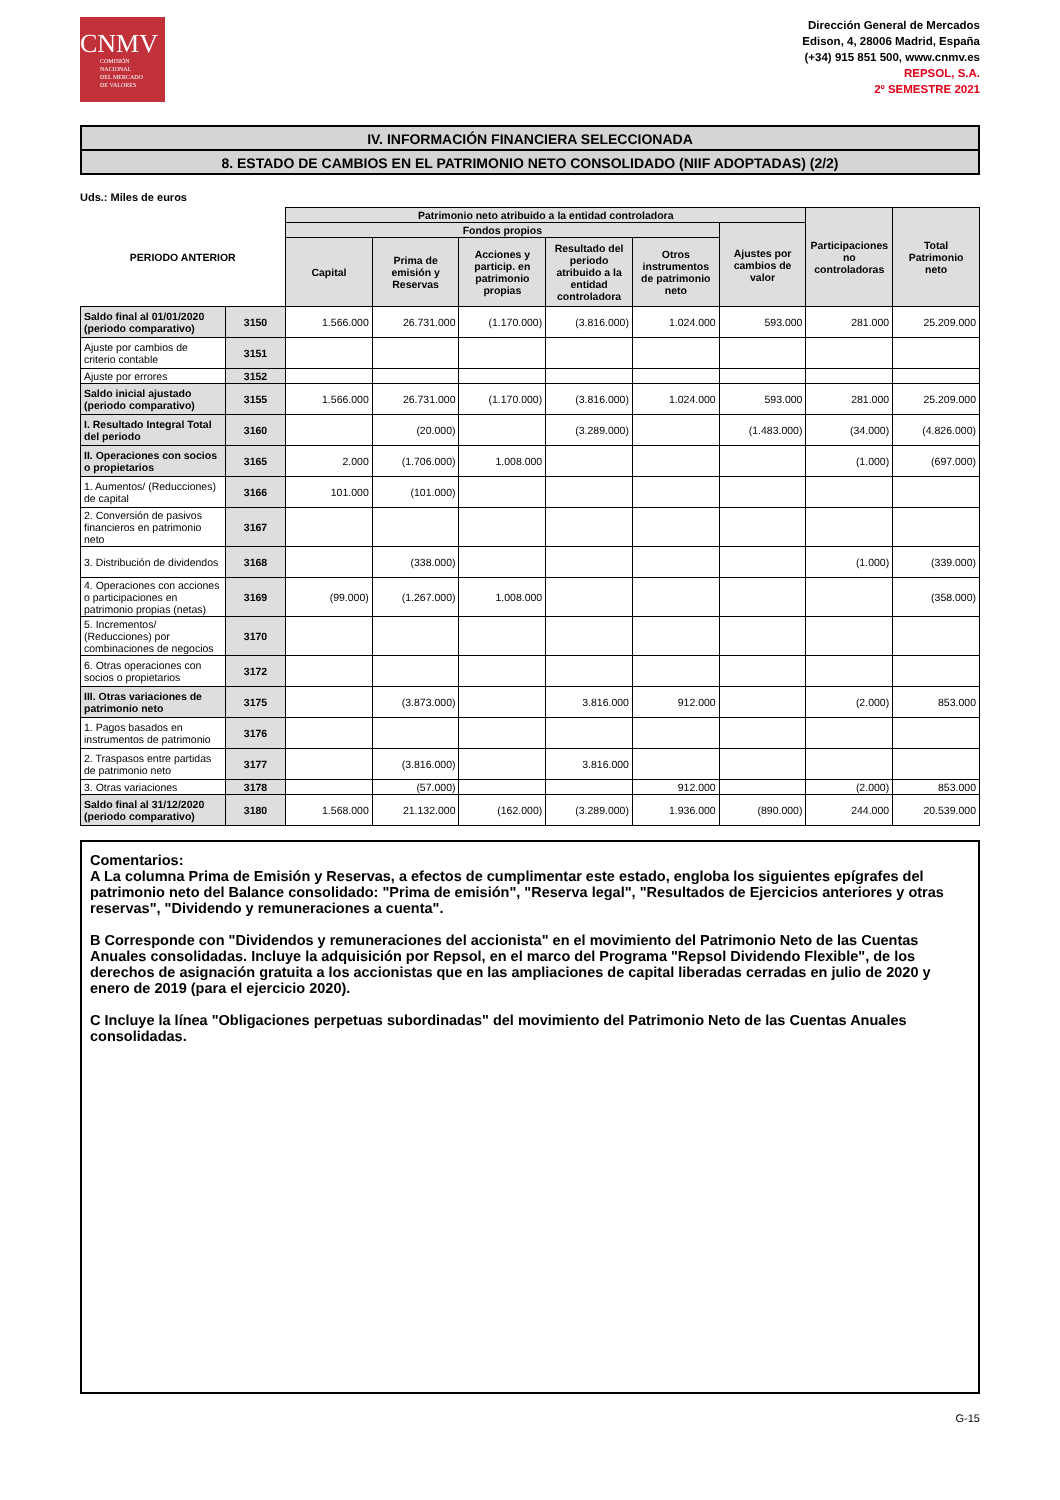CNMV
COMISIÓN
NACIONAL
DEL MERCADO
DE VALORES
Dirección General de Mercados
Edison, 4, 28006 Madrid, España
(+34) 915 851 500, www.cnmv.es
REPSOL, S.A.
2º SEMESTRE 2021
IV. INFORMACIÓN FINANCIERA SELECCIONADA
8. ESTADO DE CAMBIOS EN EL PATRIMONIO NETO CONSOLIDADO (NIIF ADOPTADAS) (2/2)
Uds.: Miles de euros
| PERIODO ANTERIOR | | Patrimonio neto atribuido a la entidad controladora | | | | | | Participaciones no controladoras | Total Patrimonio neto |
| --- | --- | --- | --- | --- | --- | --- | --- | --- | --- |
| | | Fondos propios | | | | | Ajustes por cambios de valor | | |
| | | Capital | Prima de emisión y Reservas | Acciones y particip. en patrimonio propias | Resultado del periodo atribuido a la entidad controladora | Otros instrumentos de patrimonio neto | | | |
| Saldo final al 01/01/2020 (periodo comparativo) | 3150 | 1.566.000 | 26.731.000 | (1.170.000) | (3.816.000) | 1.024.000 | 593.000 | 281.000 | 25.209.000 |
| Ajuste por cambios de criterio contable | 3151 | | | | | | | | |
| Ajuste por errores | 3152 | | | | | | | | |
| Saldo inicial ajustado (periodo comparativo) | 3155 | 1.566.000 | 26.731.000 | (1.170.000) | (3.816.000) | 1.024.000 | 593.000 | 281.000 | 25.209.000 |
| I. Resultado Integral Total del periodo | 3160 | | (20.000) | | (3.289.000) | | (1.483.000) | (34.000) | (4.826.000) |
| II. Operaciones con socios o propietarios | 3165 | 2.000 | (1.706.000) | 1.008.000 | | | | (1.000) | (697.000) |
| 1. Aumentos/ (Reducciones) de capital | 3166 | 101.000 | (101.000) | | | | | | |
| 2. Conversión de pasivos financieros en patrimonio neto | 3167 | | | | | | | | |
| 3. Distribución de dividendos | 3168 | | (338.000) | | | | | (1.000) | (339.000) |
| 4. Operaciones con acciones o participaciones en patrimonio propias (netas) | 3169 | (99.000) | (1.267.000) | 1.008.000 | | | | | (358.000) |
| 5. Incrementos/ (Reducciones) por combinaciones de negocios | 3170 | | | | | | | | |
| 6. Otras operaciones con socios o propietarios | 3172 | | | | | | | | |
| III. Otras variaciones de patrimonio neto | 3175 | | (3.873.000) | | 3.816.000 | 912.000 | | (2.000) | 853.000 |
| 1. Pagos basados en instrumentos de patrimonio | 3176 | | | | | | | | |
| 2. Traspasos entre partidas de patrimonio neto | 3177 | | (3.816.000) | | 3.816.000 | | | | |
| 3. Otras variaciones | 3178 | | (57.000) | | | 912.000 | | (2.000) | 853.000 |
| Saldo final al 31/12/2020 (periodo comparativo) | 3180 | 1.568.000 | 21.132.000 | (162.000) | (3.289.000) | 1.936.000 | (890.000) | 244.000 | 20.539.000 |
Comentarios:
A La columna Prima de Emisión y Reservas, a efectos de cumplimentar este estado, engloba los siguientes epígrafes del patrimonio neto del Balance consolidado: "Prima de emisión", "Reserva legal", "Resultados de Ejercicios anteriores y otras reservas", "Dividendo y remuneraciones a cuenta".
B Corresponde con "Dividendos y remuneraciones del accionista" en el movimiento del Patrimonio Neto de las Cuentas Anuales consolidadas. Incluye la adquisición por Repsol, en el marco del Programa "Repsol Dividendo Flexible", de los derechos de asignación gratuita a los accionistas que en las ampliaciones de capital liberadas cerradas en julio de 2020 y enero de 2019 (para el ejercicio 2020).
C Incluye la línea "Obligaciones perpetuas subordinadas" del movimiento del Patrimonio Neto de las Cuentas Anuales consolidadas.
G-15